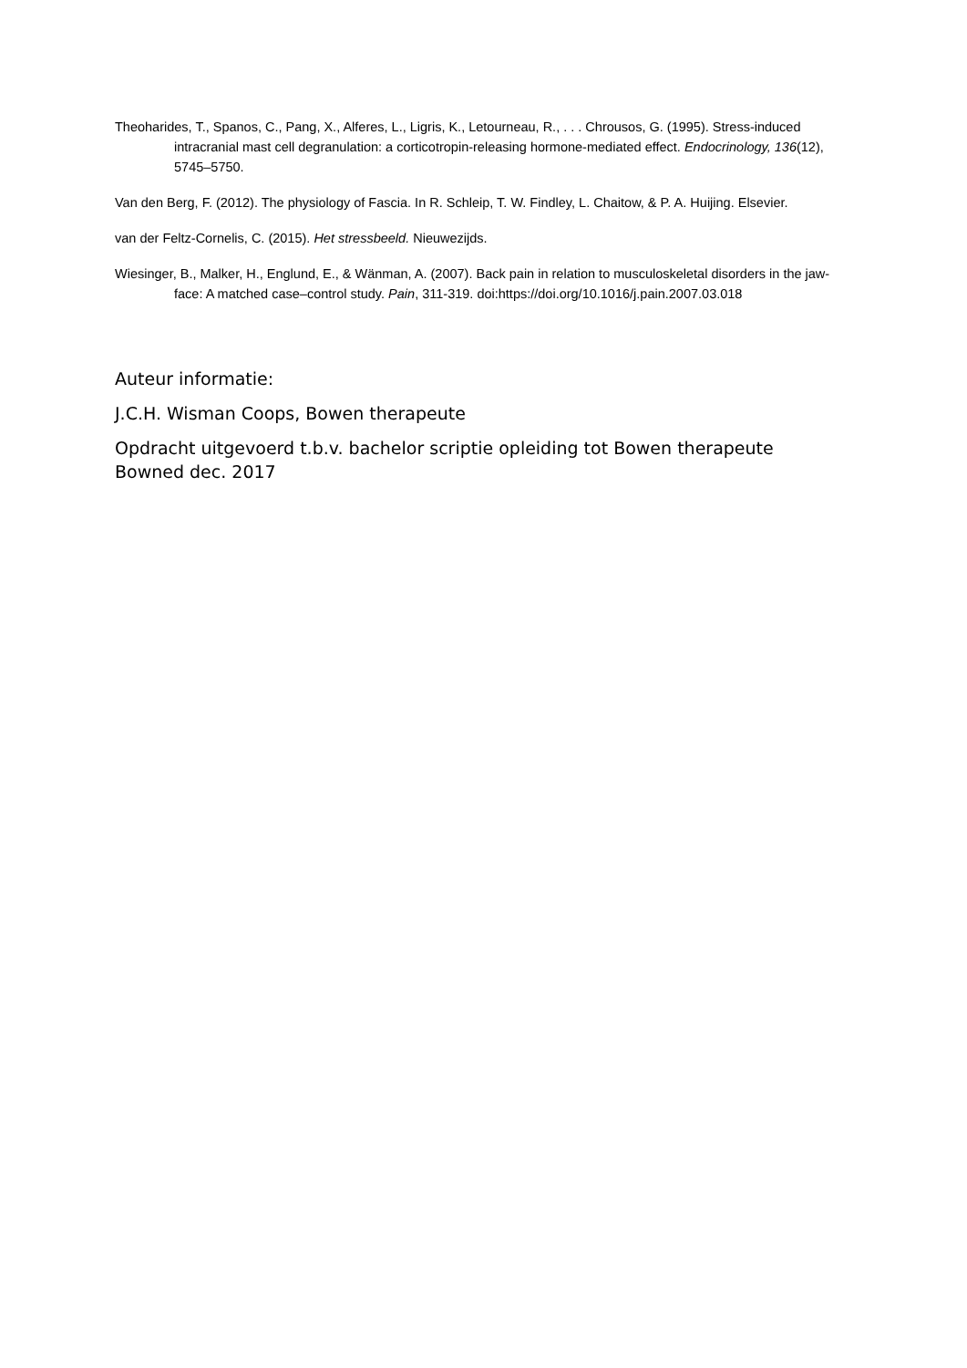Theoharides, T., Spanos, C., Pang, X., Alferes, L., Ligris, K., Letourneau, R., . . . Chrousos, G. (1995). Stress-induced intracranial mast cell degranulation: a corticotropin-releasing hormone-mediated effect. Endocrinology, 136(12), 5745–5750.
Van den Berg, F. (2012). The physiology of Fascia. In R. Schleip, T. W. Findley, L. Chaitow, & P. A. Huijing. Elsevier.
van der Feltz-Cornelis, C. (2015). Het stressbeeld. Nieuwezijds.
Wiesinger, B., Malker, H., Englund, E., & Wänman, A. (2007). Back pain in relation to musculoskeletal disorders in the jaw-face: A matched case–control study. Pain, 311-319. doi:https://doi.org/10.1016/j.pain.2007.03.018
Auteur informatie:
J.C.H. Wisman Coops, Bowen therapeute
Opdracht uitgevoerd t.b.v. bachelor scriptie opleiding tot Bowen therapeute
Bowned dec. 2017